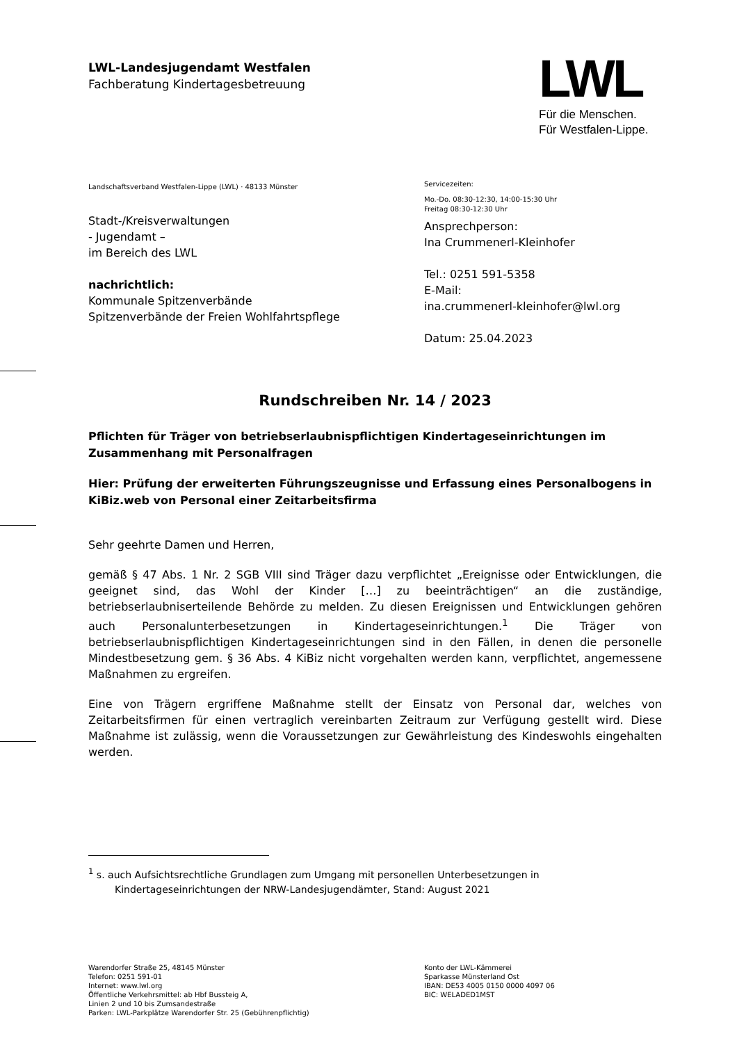LWL-Landesjugendamt Westfalen
Fachberatung Kindertagesbetreuung
LWL
Für die Menschen.
Für Westfalen-Lippe.
Landschaftsverband Westfalen-Lippe (LWL) · 48133 Münster
Stadt-/Kreisverwaltungen
- Jugendamt –
im Bereich des LWL
nachrichtlich:
Kommunale Spitzenverbände
Spitzenverbände der Freien Wohlfahrtspflege
Servicezeiten:
Mo.-Do. 08:30-12:30, 14:00-15:30 Uhr
Freitag 08:30-12:30 Uhr
Ansprechperson:
Ina Crummenerl-Kleinhofer
Tel.: 0251 591-5358
E-Mail:
ina.crummenerl-kleinhofer@lwl.org
Datum: 25.04.2023
Rundschreiben Nr. 14 / 2023
Pflichten für Träger von betriebserlaubnispflichtigen Kindertageseinrichtungen im Zusammenhang mit Personalfragen
Hier: Prüfung der erweiterten Führungszeugnisse und Erfassung eines Personalbogens in KiBiz.web von Personal einer Zeitarbeitsfirma
Sehr geehrte Damen und Herren,
gemäß § 47 Abs. 1 Nr. 2 SGB VIII sind Träger dazu verpflichtet „Ereignisse oder Entwicklungen, die geeignet sind, das Wohl der Kinder […] zu beeinträchtigen“ an die zuständige, betriebserlaubniserteilende Behörde zu melden. Zu diesen Ereignissen und Entwicklungen gehören auch Personalunterbesetzungen in Kindertageseinrichtungen.<sup>1</sup> Die Träger von betriebserlaubnispflichtigen Kindertageseinrichtungen sind in den Fällen, in denen die personelle Mindestbesetzung gem. § 36 Abs. 4 KiBiz nicht vorgehalten werden kann, verpflichtet, angemessene Maßnahmen zu ergreifen.
Eine von Trägern ergriffene Maßnahme stellt der Einsatz von Personal dar, welches von Zeitarbeitsfirmen für einen vertraglich vereinbarten Zeitraum zur Verfügung gestellt wird. Diese Maßnahme ist zulässig, wenn die Voraussetzungen zur Gewährleistung des Kindeswohls eingehalten werden.
<sup>1</sup> s. auch Aufsichtsrechtliche Grundlagen zum Umgang mit personellen Unterbesetzungen in
Kindertageseinrichtungen der NRW-Landesjugendämter, Stand: August 2021
Warendorfer Straße 25, 48145 Münster
Telefon: 0251 591-01
Internet: www.lwl.org
Öffentliche Verkehrsmittel: ab Hbf Bussteig A,
Linien 2 und 10 bis Zumsandestraße
Parken: LWL-Parkplätze Warendorfer Str. 25 (Gebührenpflichtig)
Konto der LWL-Kämmerei
Sparkasse Münsterland Ost
IBAN: DE53 4005 0150 0000 4097 06
BIC: WELADED1MST